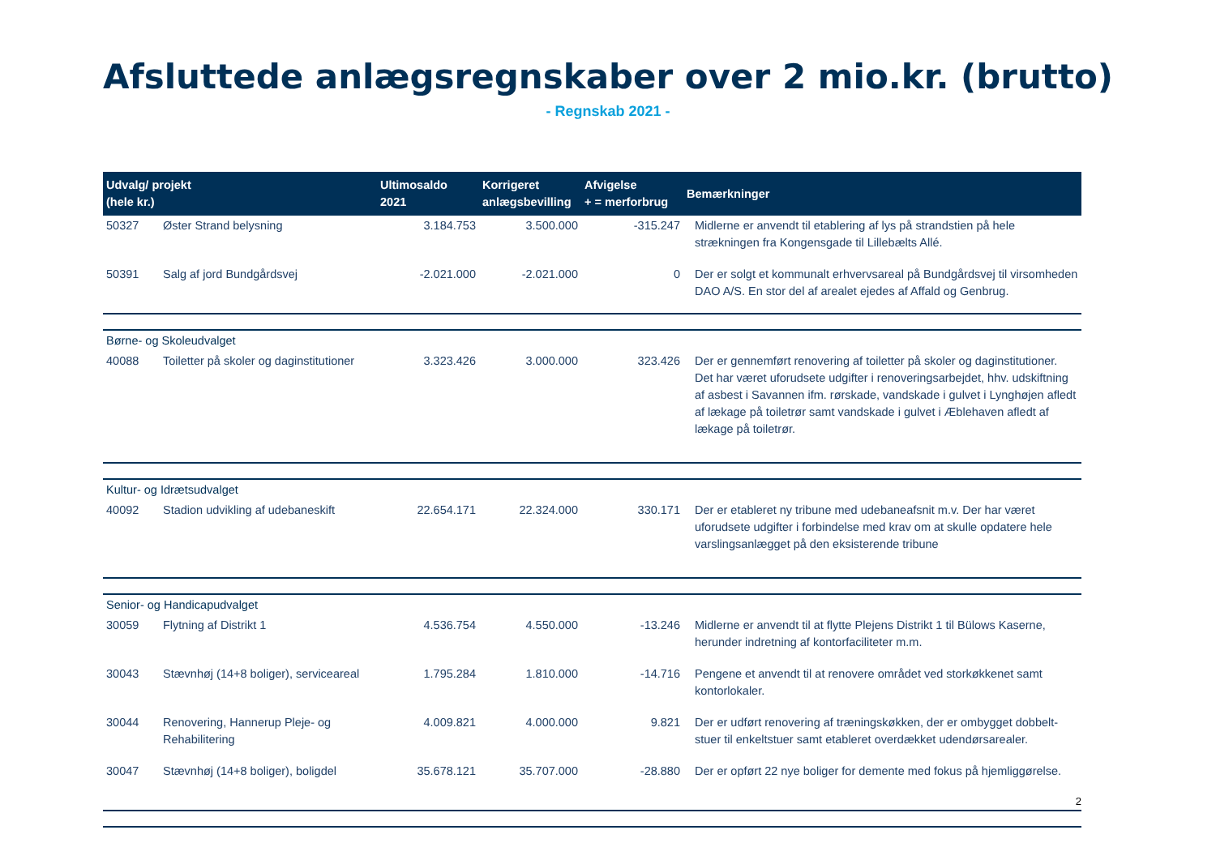Afsluttede anlægsregnskaber over 2 mio.kr. (brutto)
- Regnskab 2021 -
| Udvalg/ projekt (hele kr.) | | Ultimosaldo 2021 | Korrigeret anlægsbevilling | Afvigelse + = merforbrug | Bemærkninger |
| --- | --- | --- | --- | --- | --- |
| 50327 | Øster Strand belysning | 3.184.753 | 3.500.000 | -315.247 | Midlerne er anvendt til etablering af lys på strandstien på hele strækningen fra Kongensgade til Lillebælts Allé. |
| 50391 | Salg af jord Bundgårdsvej | -2.021.000 | -2.021.000 | 0 | Der er solgt et kommunalt erhvervsareal på Bundgårdsvej til virsomheden DAO A/S. En stor del af arealet ejedes af Affald og Genbrug. |
| Børne- og Skoleudvalget | | | | | |
| 40088 | Toiletter på skoler og daginstitutioner | 3.323.426 | 3.000.000 | 323.426 | Der er gennemført renovering af toiletter på skoler og daginstitutioner. Det har været uforudsete udgifter i renoveringsarbejdet, hhv. udskiftning af asbest i Savannen ifm. rørskade, vandskade i gulvet i Lynghøjen afledt af lækage på toiletrør samt vandskade i gulvet i Æblehaven afledt af lækage på toiletrør. |
| Kultur- og Idrætsudvalget | | | | | |
| 40092 | Stadion udvikling af udebaneskift | 22.654.171 | 22.324.000 | 330.171 | Der er etableret ny tribune med udebaneafsnit m.v. Der har været uforudsete udgifter i forbindelse med krav om at skulle opdatere hele varslingsanlægget på den eksisterende tribune |
| Senior- og Handicapudvalget | | | | | |
| 30059 | Flytning af Distrikt 1 | 4.536.754 | 4.550.000 | -13.246 | Midlerne er anvendt til at flytte Plejens Distrikt 1 til Bülows Kaserne, herunder indretning af kontorfaciliteter m.m. |
| 30043 | Stævnhøj (14+8 boliger), serviceareal | 1.795.284 | 1.810.000 | -14.716 | Pengene et anvendt til at renovere området ved storkøkkenet samt kontorlokaler. |
| 30044 | Renovering, Hannerup Pleje- og Rehabilitering | 4.009.821 | 4.000.000 | 9.821 | Der er udført renovering af træningskøkken, der er ombygget dobbelt-stuer til enkeltstuer samt etableret overdækket udendørsarealer. |
| 30047 | Stævnhøj (14+8 boliger), boligdel | 35.678.121 | 35.707.000 | -28.880 | Der er opført 22 nye boliger for demente med fokus på hjemliggørelse. |
| | | | | | 2 |